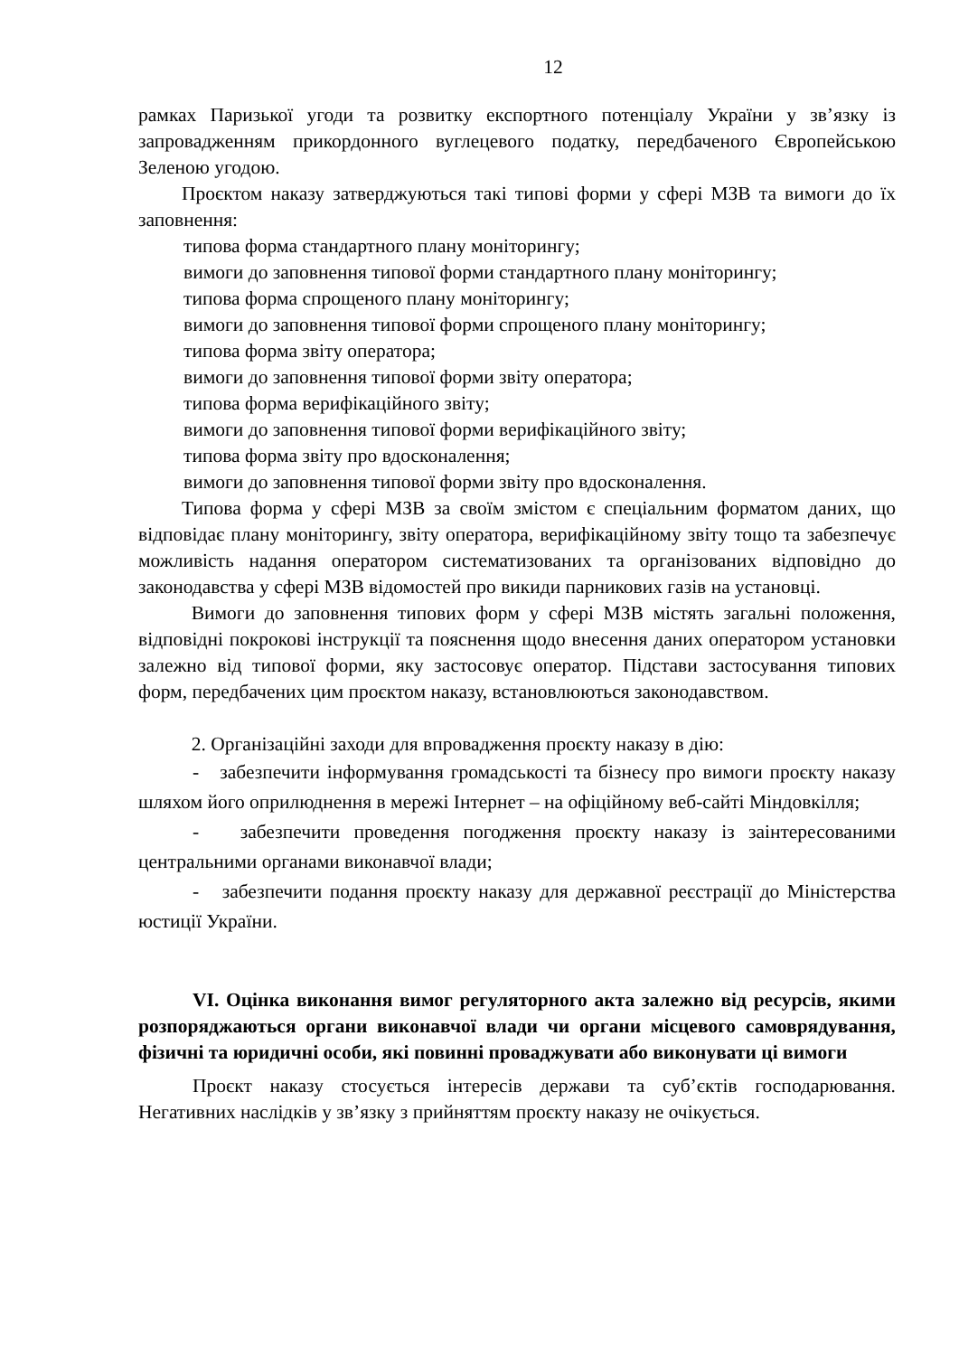12
рамках Паризької угоди та розвитку експортного потенціалу України у зв’язку із запровадженням прикордонного вуглецевого податку, передбаченого Європейською Зеленою угодою.
Проєктом наказу затверджуються такі типові форми у сфері МЗВ та вимоги до їх заповнення:
типова форма стандартного плану моніторингу;
вимоги до заповнення типової форми стандартного плану моніторингу;
типова форма спрощеного плану моніторингу;
вимоги до заповнення типової форми спрощеного плану моніторингу;
типова форма звіту оператора;
вимоги до заповнення типової форми звіту оператора;
типова форма верифікаційного звіту;
вимоги до заповнення типової форми верифікаційного звіту;
типова форма звіту про вдосконалення;
вимоги до заповнення типової форми звіту про вдосконалення.
Типова форма у сфері МЗВ за своїм змістом є спеціальним форматом даних, що відповідає плану моніторингу, звіту оператора, верифікаційному звіту тощо та забезпечує можливість надання оператором систематизованих та організованих відповідно до законодавства у сфері МЗВ відомостей про викиди парникових газів на установці.
Вимоги до заповнення типових форм у сфері МЗВ містять загальні положення, відповідні покрокові інструкції та пояснення щодо внесення даних оператором установки залежно від типової форми, яку застосовує оператор. Підстави застосування типових форм, передбачених цим проєктом наказу, встановлюються законодавством.
2. Організаційні заходи для впровадження проєкту наказу в дію:
- забезпечити інформування громадськості та бізнесу про вимоги проєкту наказу шляхом його оприлюднення в мережі Інтернет – на офіційному веб-сайті Міндовкілля;
- забезпечити проведення погодження проєкту наказу із заінтересованими центральними органами виконавчої влади;
- забезпечити подання проєкту наказу для державної реєстрації до Міністерства юстиції України.
VI. Оцінка виконання вимог регуляторного акта залежно від ресурсів, якими розпоряджаються органи виконавчої влади чи органи місцевого самоврядування, фізичні та юридичні особи, які повинні проваджувати або виконувати ці вимоги
Проєкт наказу стосується інтересів держави та суб’єктів господарювання. Негативних наслідків у зв’язку з прийняттям проєкту наказу не очікується.